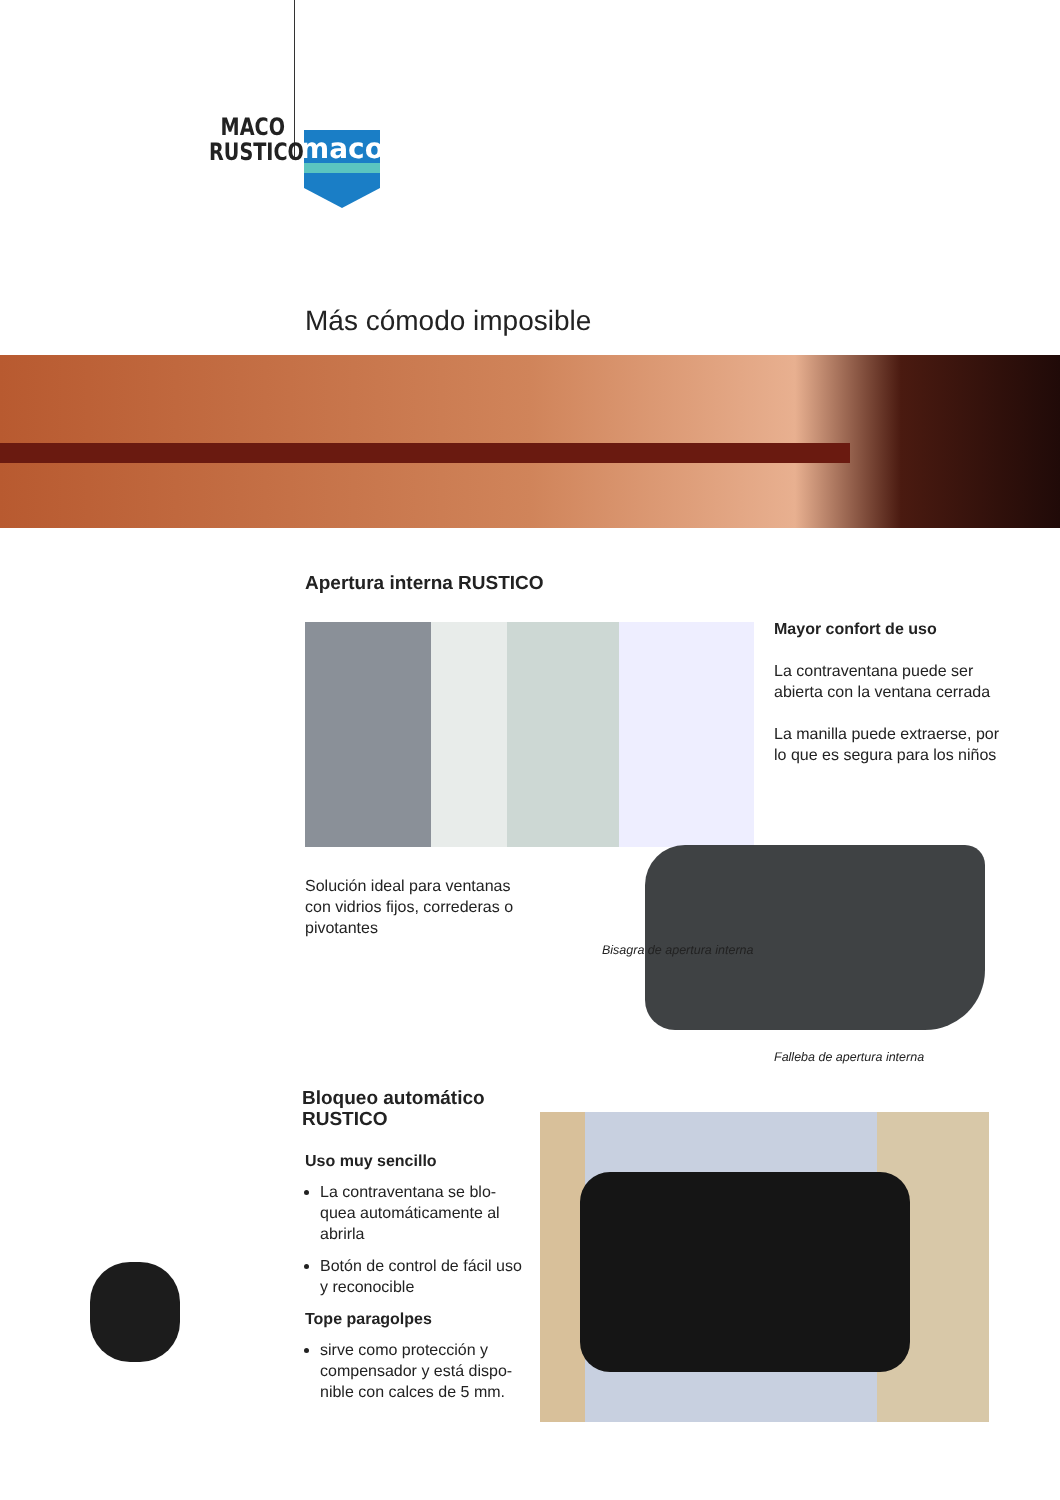MACO
RUSTICO
maco
Más cómodo imposible
Apertura interna RUSTICO
Mayor confort de uso
La contraventana puede ser abierta con la ventana cerrada
La manilla puede extraerse, por lo que es segura para los niños
Solución ideal para ventanas con vidrios fijos, correderas o pivotantes
Bisagra de apertura interna
Falleba de apertura interna
Bloqueo automático
RUSTICO
Uso muy sencillo
La contraventana se blo-quea automáticamente al abrirla
Botón de control de fácil uso y reconocible
Tope paragolpes
sirve como protección y compensador y está dispo-nible con calces de 5 mm.